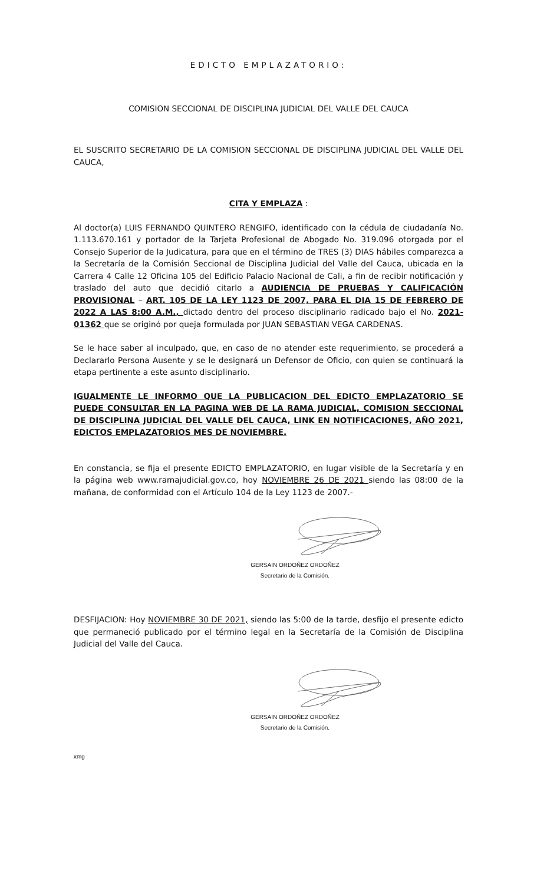EDICTO EMPLAZATORIO:
COMISION SECCIONAL DE DISCIPLINA JUDICIAL DEL VALLE DEL CAUCA
EL SUSCRITO SECRETARIO DE LA COMISION SECCIONAL DE DISCIPLINA JUDICIAL DEL VALLE DEL CAUCA,
CITA Y EMPLAZA :
Al doctor(a) LUIS FERNANDO QUINTERO RENGIFO, identificado con la cédula de ciudadanía No. 1.113.670.161 y portador de la Tarjeta Profesional de Abogado No. 319.096 otorgada por el Consejo Superior de la Judicatura, para que en el término de TRES (3) DIAS hábiles comparezca a la Secretaría de la Comisión Seccional de Disciplina Judicial del Valle del Cauca, ubicada en la Carrera 4 Calle 12 Oficina 105 del Edificio Palacio Nacional de Cali, a fin de recibir notificación y traslado del auto que decidió citarlo a AUDIENCIA DE PRUEBAS Y CALIFICACIÓN PROVISIONAL – ART. 105 DE LA LEY 1123 DE 2007, PARA EL DIA 15 DE FEBRERO DE 2022 A LAS 8:00 A.M., dictado dentro del proceso disciplinario radicado bajo el No. 2021-01362 que se originó por queja formulada por JUAN SEBASTIAN VEGA CARDENAS.
Se le hace saber al inculpado, que, en caso de no atender este requerimiento, se procederá a Declararlo Persona Ausente y se le designará un Defensor de Oficio, con quien se continuará la etapa pertinente a este asunto disciplinario.
IGUALMENTE LE INFORMO QUE LA PUBLICACION DEL EDICTO EMPLAZATORIO SE PUEDE CONSULTAR EN LA PAGINA WEB DE LA RAMA JUDICIAL, COMISION SECCIONAL DE DISCIPLINA JUDICIAL DEL VALLE DEL CAUCA, LINK EN NOTIFICACIONES, AÑO 2021, EDICTOS EMPLAZATORIOS MES DE NOVIEMBRE.
En constancia, se fija el presente EDICTO EMPLAZATORIO, en lugar visible de la Secretaría y en la página web www.ramajudicial.gov.co, hoy NOVIEMBRE 26 DE 2021 siendo las 08:00 de la mañana, de conformidad con el Artículo 104 de la Ley 1123 de 2007.-
GERSAIN ORDOÑEZ ORDOÑEZ
Secretario de la Comisión.
DESFIJACION: Hoy NOVIEMBRE 30 DE 2021, siendo las 5:00 de la tarde, desfijo el presente edicto que permaneció publicado por el término legal en la Secretaría de la Comisión de Disciplina Judicial del Valle del Cauca.
GERSAIN ORDOÑEZ ORDOÑEZ
Secretario de la Comisión.
xmg